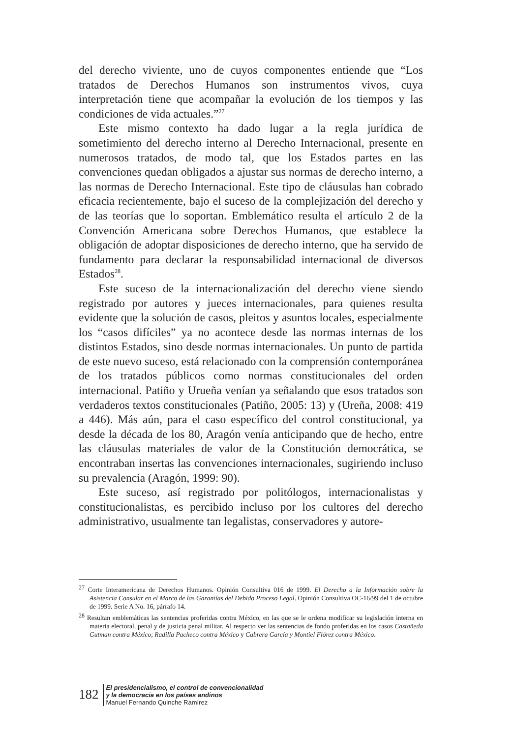del derecho viviente, uno de cuyos componentes entiende que “Los tratados de Derechos Humanos son instrumentos vivos, cuya interpretación tiene que acompañar la evolución de los tiempos y las condiciones de vida actuales.”<sup>27</sup>
Este mismo contexto ha dado lugar a la regla jurídica de sometimiento del derecho interno al Derecho Internacional, presente en numerosos tratados, de modo tal, que los Estados partes en las convenciones quedan obligados a ajustar sus normas de derecho interno, a las normas de Derecho Internacional. Este tipo de cláusulas han cobrado eficacia recientemente, bajo el suceso de la complejización del derecho y de las teorías que lo soportan. Emblemático resulta el artículo 2 de la Convención Americana sobre Derechos Humanos, que establece la obligación de adoptar disposiciones de derecho interno, que ha servido de fundamento para declarar la responsabilidad internacional de diversos Estados<sup>28</sup>.
Este suceso de la internacionalización del derecho viene siendo registrado por autores y jueces internacionales, para quienes resulta evidente que la solución de casos, pleitos y asuntos locales, especialmente los “casos difíciles” ya no acontece desde las normas internas de los distintos Estados, sino desde normas internacionales. Un punto de partida de este nuevo suceso, está relacionado con la comprensión contemporánea de los tratados públicos como normas constitucionales del orden internacional. Patiño y Urueña venían ya señalando que esos tratados son verdaderos textos constitucionales (Patiño, 2005: 13) y (Ureña, 2008: 419 a 446). Más aún, para el caso específico del control constitucional, ya desde la década de los 80, Aragón venía anticipando que de hecho, entre las cláusulas materiales de valor de la Constitución democrática, se encontraban insertas las convenciones internacionales, sugiriendo incluso su prevalencia (Aragón, 1999: 90).
Este suceso, así registrado por politólogos, internacionalistas y constitucionalistas, es percibido incluso por los cultores del derecho administrativo, usualmente tan legalistas, conservadores y autore-
<sup>27</sup> Corte Interamericana de Derechos Humanos. Opinión Consultiva 016 de 1999. El Derecho a la Información sobre la Asistencia Consular en el Marco de las Garantías del Debido Proceso Legal. Opinión Consultiva OC-16/99 del 1 de octubre de 1999. Serie A No. 16, párrafo 14.
<sup>28</sup> Resultan emblemáticas las sentencias proferidas contra México, en las que se le ordena modificar su legislación interna en materia electoral, penal y de justicia penal militar. Al respecto ver las sentencias de fondo proferidas en los casos Castañeda Gutman contra México; Radilla Pacheco contra México y Cabrera García y Montiel Flórez contra México.
182
El presidencialismo, el control de convencionalidad
y la democracia en los países andinos
Manuel Fernando Quinche Ramírez